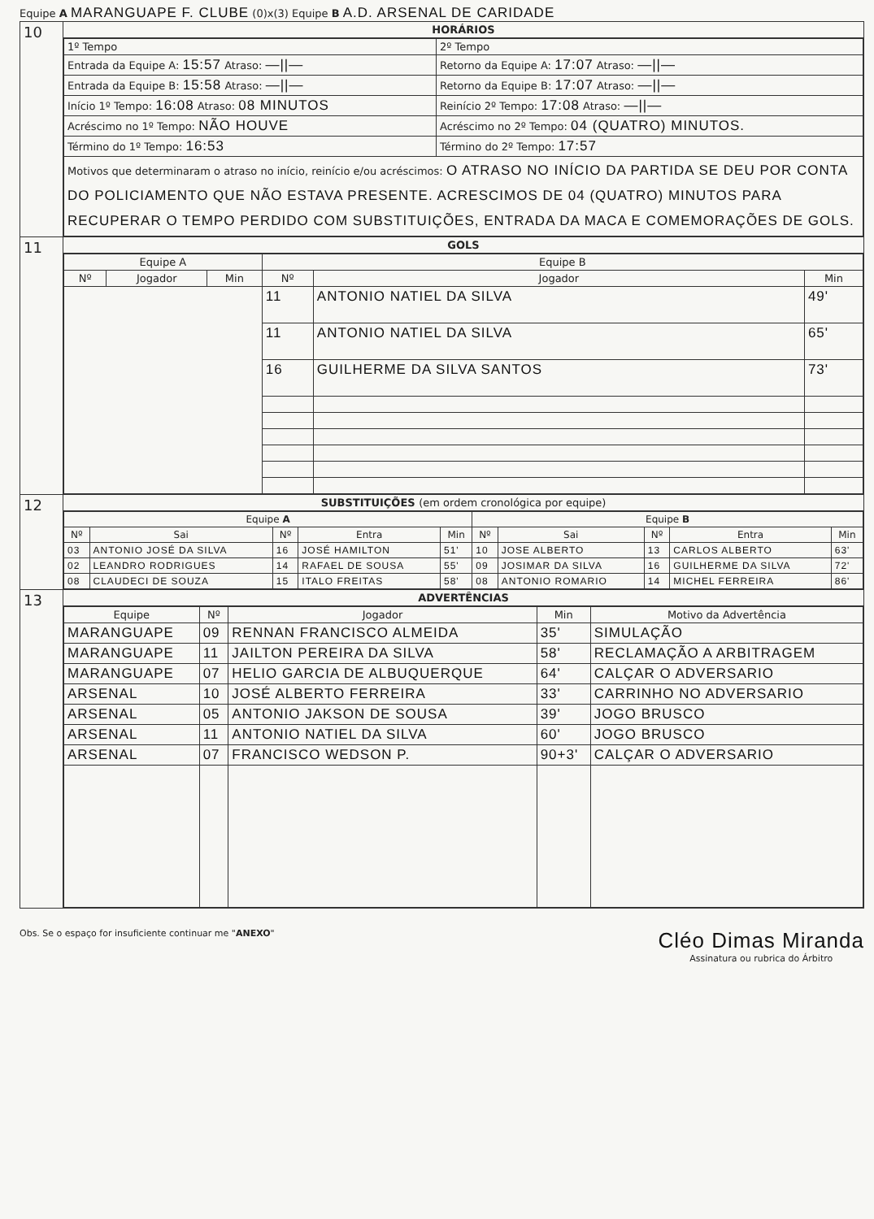Equipe A MARANGUAPE F. CLUBE (0)x(3) Equipe B A.D. ARSENAL DE CARIDADE
| 10 | HORÁRIOS |
| | / 1º Tempo / 2º Tempo / / Entrada da Equipe A: 15:57 Atraso: —//— / Retorno da Equipe A: 17:07 Atraso: —//— / / Entrada da Equipe B: 15:58 Atraso: —//— / Retorno da Equipe B: 17:07 Atraso: —//— / / Início 1º Tempo: 16:08 Atraso: 08 MINUTOS / Reinício 2º Tempo: 17:08 Atraso: —//— / / Acréscimo no 1º Tempo: NÃO HOUVE / Acréscimo no 2º Tempo: 04 (QUATRO) MINUTOS. / / Término do 1º Tempo: 16:53 / Término do 2º Tempo: 17:57 / / Motivos que determinaram o atraso no início, reinício e/ou acréscimos: O ATRASO NO INÍCIO DA PARTIDA SE DEU POR CONTA DO POLICIAMENTO QUE NÃO ESTAVA PRESENTE. ACRESCIMOS DE 04 (QUATRO) MINUTOS PARA RECUPERAR O TEMPO PERDIDO COM SUBSTITUIÇÕES, ENTRADA DA MACA E COMEMORAÇÕES DE GOLS. / / |
| 11 | GOLS |
| | / Equipe A / / / Equipe B / / / / --- / --- / --- / --- / --- / --- / / Nº / Jogador / Min / Nº / Jogador / Min / / / / / 11 / ANTONIO NATIEL DA SILVA / 49' / / / / / 11 / ANTONIO NATIEL DA SILVA / 65' / / / / / 16 / GUILHERME DA SILVA SANTOS / 73' / |
| 12 | SUBSTITUIÇÕES (em ordem cronológica por equipe) |
| | / Equipe A / / / / / Equipe B / / / / / / --- / --- / --- / --- / --- / --- / --- / --- / --- / --- / / Nº / Sai / Nº / Entra / Min / Nº / Sai / Nº / Entra / Min / / 03 / ANTONIO JOSÉ DA SILVA / 16 / JOSÉ HAMILTON / 51' / 10 / JOSE ALBERTO / 13 / CARLOS ALBERTO / 63' / / 02 / LEANDRO RODRIGUES / 14 / RAFAEL DE SOUSA / 55' / 09 / JOSIMAR DA SILVA / 16 / GUILHERME DA SILVA / 72' / / 08 / CLAUDECI DE SOUZA / 15 / ITALO FREITAS / 58' / 08 / ANTONIO ROMARIO / 14 / MICHEL FERREIRA / 86' / |
| 13 | ADVERTÊNCIAS |
| | / Equipe / Nº / Jogador / Min / Motivo da Advertência / / --- / --- / --- / --- / --- / / MARANGUAPE / 09 / RENNAN FRANCISCO ALMEIDA / 35' / SIMULAÇÃO / / MARANGUAPE / 11 / JAILTON PEREIRA DA SILVA / 58' / RECLAMAÇÃO A ARBITRAGEM / / MARANGUAPE / 07 / HELIO GARCIA DE ALBUQUERQUE / 64' / CALÇAR O ADVERSARIO / / ARSENAL / 10 / JOSÉ ALBERTO FERREIRA / 33' / CARRINHO NO ADVERSARIO / / ARSENAL / 05 / ANTONIO JAKSON DE SOUSA / 39' / JOGO BRUSCO / / ARSENAL / 11 / ANTONIO NATIEL DA SILVA / 60' / JOGO BRUSCO / / ARSENAL / 07 / FRANCISCO WEDSON P. / 90+3' / CALÇAR O ADVERSARIO / |
Obs. Se o espaço for insuficiente continuar me "ANEXO" Cléo Dimas Miranda
Assinatura ou rubrica do Árbitro